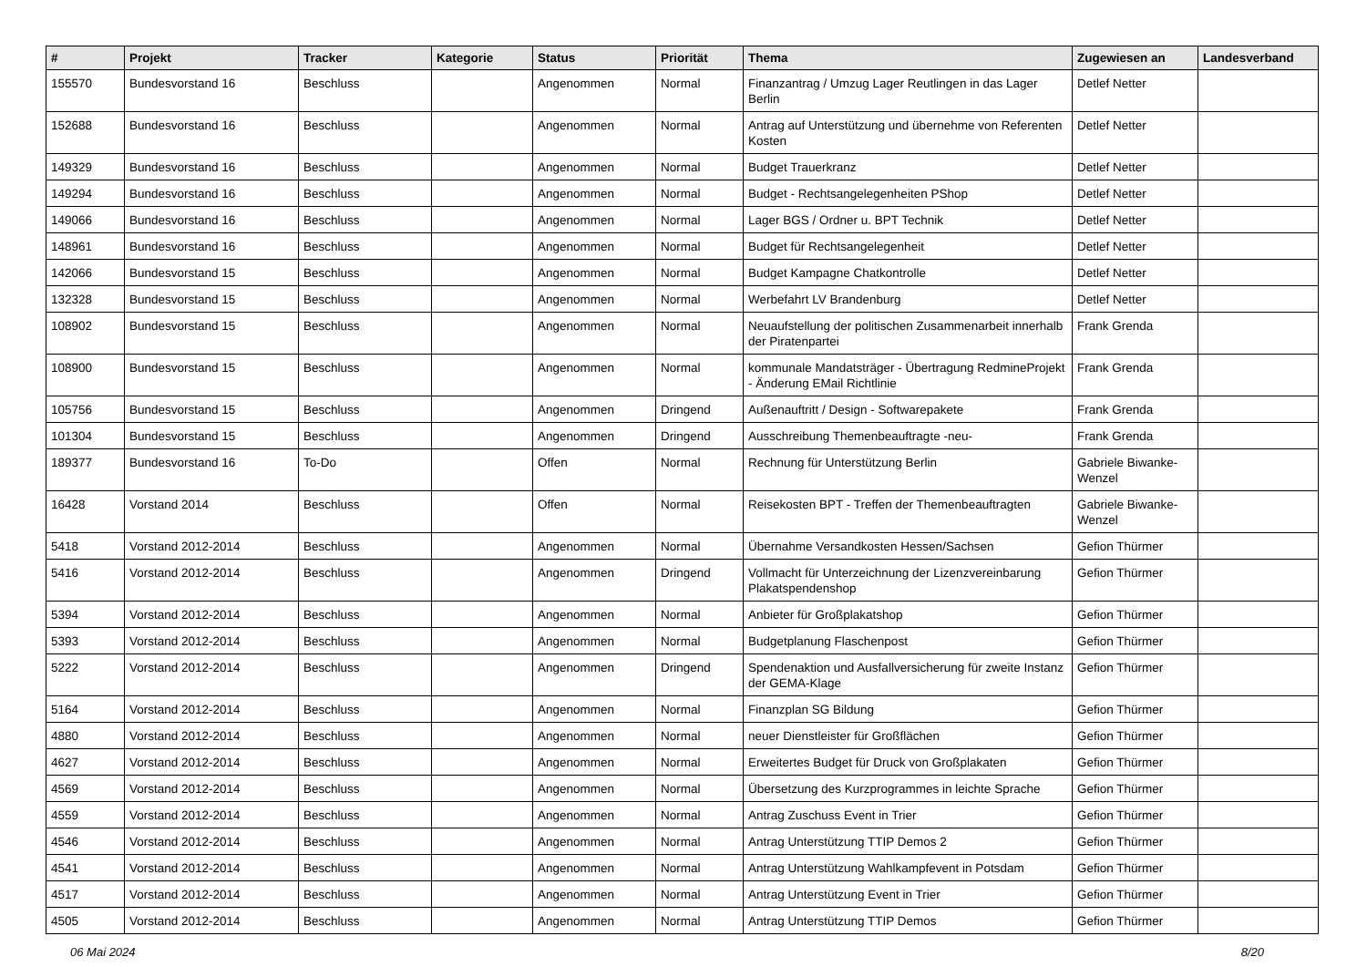| # | Projekt | Tracker | Kategorie | Status | Priorität | Thema | Zugewiesen an | Landesverband |
| --- | --- | --- | --- | --- | --- | --- | --- | --- |
| 155570 | Bundesvorstand 16 | Beschluss | | Angenommen | Normal | Finanzantrag / Umzug Lager Reutlingen in das Lager Berlin | Detlef Netter | |
| 152688 | Bundesvorstand 16 | Beschluss | | Angenommen | Normal | Antrag auf Unterstützung und übernehme von Referenten Kosten | Detlef Netter | |
| 149329 | Bundesvorstand 16 | Beschluss | | Angenommen | Normal | Budget Trauerkranz | Detlef Netter | |
| 149294 | Bundesvorstand 16 | Beschluss | | Angenommen | Normal | Budget - Rechtsangelegenheiten PShop | Detlef Netter | |
| 149066 | Bundesvorstand 16 | Beschluss | | Angenommen | Normal | Lager BGS / Ordner u. BPT Technik | Detlef Netter | |
| 148961 | Bundesvorstand 16 | Beschluss | | Angenommen | Normal | Budget für Rechtsangelegenheit | Detlef Netter | |
| 142066 | Bundesvorstand 15 | Beschluss | | Angenommen | Normal | Budget Kampagne Chatkontrolle | Detlef Netter | |
| 132328 | Bundesvorstand 15 | Beschluss | | Angenommen | Normal | Werbefahrt LV Brandenburg | Detlef Netter | |
| 108902 | Bundesvorstand 15 | Beschluss | | Angenommen | Normal | Neuaufstellung der politischen Zusammenarbeit innerhalb der Piratenpartei | Frank Grenda | |
| 108900 | Bundesvorstand 15 | Beschluss | | Angenommen | Normal | kommunale Mandatsträger - Übertragung RedmineProjekt - Änderung EMail Richtlinie | Frank Grenda | |
| 105756 | Bundesvorstand 15 | Beschluss | | Angenommen | Dringend | Außenauftritt / Design - Softwarepakete | Frank Grenda | |
| 101304 | Bundesvorstand 15 | Beschluss | | Angenommen | Dringend | Ausschreibung Themenbeauftragte -neu- | Frank Grenda | |
| 189377 | Bundesvorstand 16 | To-Do | | Offen | Normal | Rechnung für Unterstützung Berlin | Gabriele Biwanke-Wenzel | |
| 16428 | Vorstand 2014 | Beschluss | | Offen | Normal | Reisekosten BPT - Treffen der Themenbeauftragten | Gabriele Biwanke-Wenzel | |
| 5418 | Vorstand 2012-2014 | Beschluss | | Angenommen | Normal | Übernahme Versandkosten Hessen/Sachsen | Gefion Thürmer | |
| 5416 | Vorstand 2012-2014 | Beschluss | | Angenommen | Dringend | Vollmacht für Unterzeichnung der Lizenzvereinbarung Plakatspendenshop | Gefion Thürmer | |
| 5394 | Vorstand 2012-2014 | Beschluss | | Angenommen | Normal | Anbieter für Großplakatshop | Gefion Thürmer | |
| 5393 | Vorstand 2012-2014 | Beschluss | | Angenommen | Normal | Budgetplanung Flaschenpost | Gefion Thürmer | |
| 5222 | Vorstand 2012-2014 | Beschluss | | Angenommen | Dringend | Spendenaktion und Ausfallversicherung für zweite Instanz der GEMA-Klage | Gefion Thürmer | |
| 5164 | Vorstand 2012-2014 | Beschluss | | Angenommen | Normal | Finanzplan SG Bildung | Gefion Thürmer | |
| 4880 | Vorstand 2012-2014 | Beschluss | | Angenommen | Normal | neuer Dienstleister für Großflächen | Gefion Thürmer | |
| 4627 | Vorstand 2012-2014 | Beschluss | | Angenommen | Normal | Erweitertes Budget für Druck von Großplakaten | Gefion Thürmer | |
| 4569 | Vorstand 2012-2014 | Beschluss | | Angenommen | Normal | Übersetzung des Kurzprogrammes in leichte Sprache | Gefion Thürmer | |
| 4559 | Vorstand 2012-2014 | Beschluss | | Angenommen | Normal | Antrag Zuschuss Event in Trier | Gefion Thürmer | |
| 4546 | Vorstand 2012-2014 | Beschluss | | Angenommen | Normal | Antrag Unterstützung TTIP Demos 2 | Gefion Thürmer | |
| 4541 | Vorstand 2012-2014 | Beschluss | | Angenommen | Normal | Antrag Unterstützung Wahlkampfevent in Potsdam | Gefion Thürmer | |
| 4517 | Vorstand 2012-2014 | Beschluss | | Angenommen | Normal | Antrag Unterstützung Event in Trier | Gefion Thürmer | |
| 4505 | Vorstand 2012-2014 | Beschluss | | Angenommen | Normal | Antrag Unterstützung TTIP Demos | Gefion Thürmer | |
06 Mai 2024 8/20